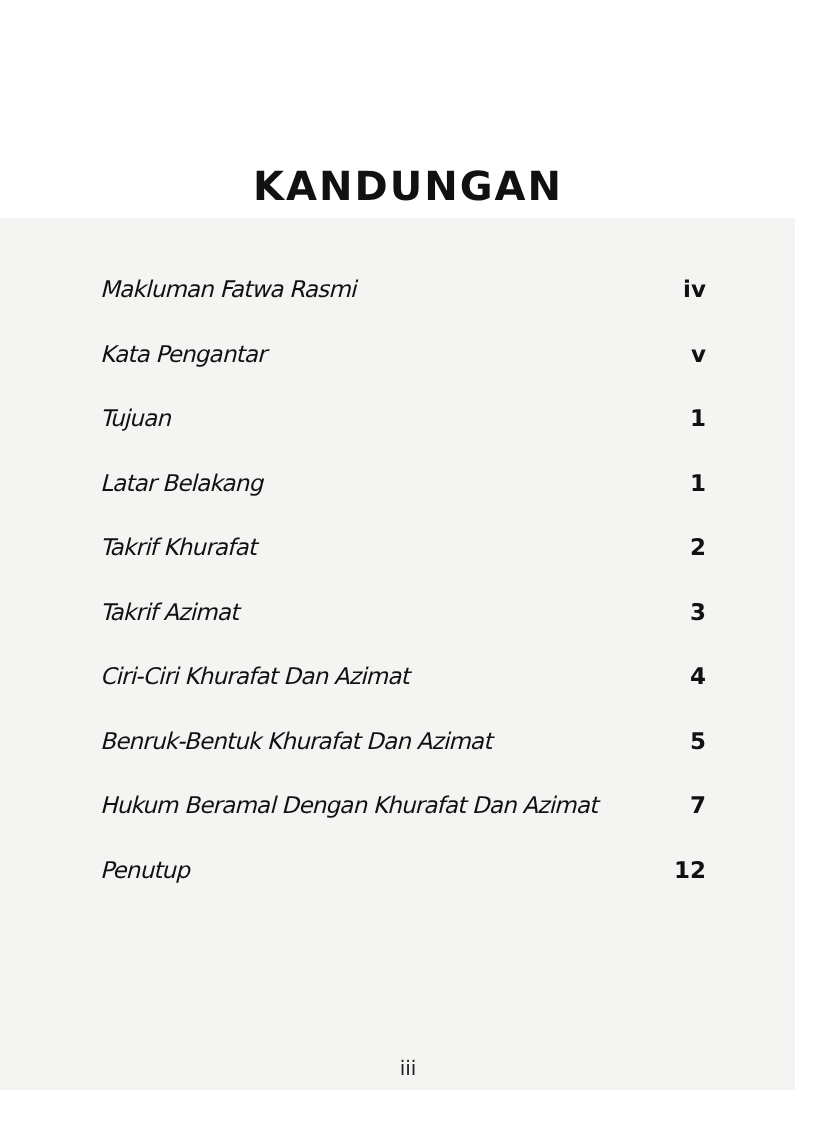KANDUNGAN
Makluman Fatwa Rasmi iv
Kata Pengantar v
Tujuan 1
Latar Belakang 1
Takrif Khurafat 2
Takrif Azimat 3
Ciri-Ciri Khurafat Dan Azimat 4
Benruk-Bentuk Khurafat Dan Azimat 5
Hukum Beramal Dengan Khurafat Dan Azimat 7
Penutup 12
iii